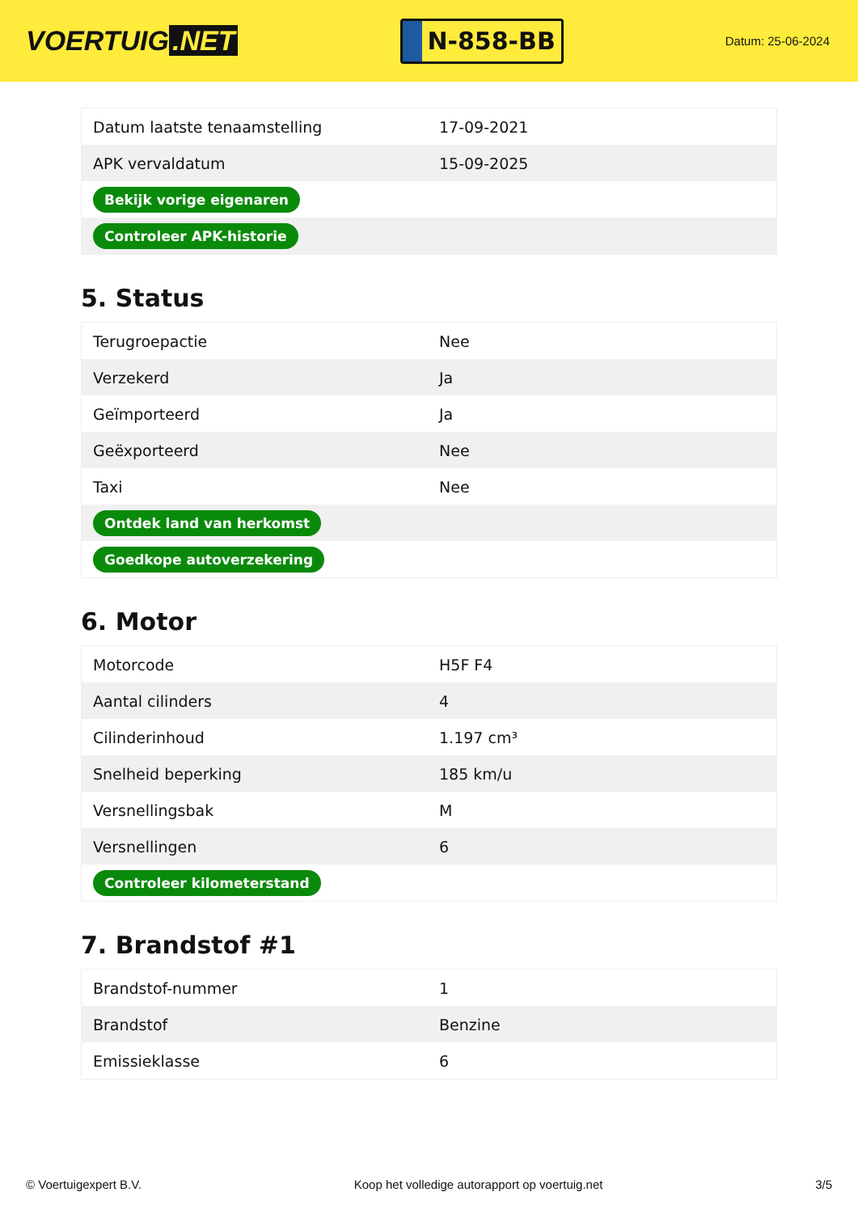VOERTUIG.NET
N-858-BB
Datum: 25-06-2024
| Datum laatste tenaamstelling | 17-09-2021 |
| APK vervaldatum | 15-09-2025 |
| Bekijk vorige eigenaren | |
| Controleer APK-historie | |
5. Status
| Terugroepactie | Nee |
| Verzekerd | Ja |
| Geïmporteerd | Ja |
| Geëxporteerd | Nee |
| Taxi | Nee |
| Ontdek land van herkomst | |
| Goedkope autoverzekering | |
6. Motor
| Motorcode | H5F F4 |
| Aantal cilinders | 4 |
| Cilinderinhoud | 1.197 cm³ |
| Snelheid beperking | 185 km/u |
| Versnellingsbak | M |
| Versnellingen | 6 |
| Controleer kilometerstand | |
7. Brandstof #1
| Brandstof-nummer | 1 |
| Brandstof | Benzine |
| Emissieklasse | 6 |
© Voertuigexpert B.V. Koop het volledige autorapport op voertuig.net 3/5